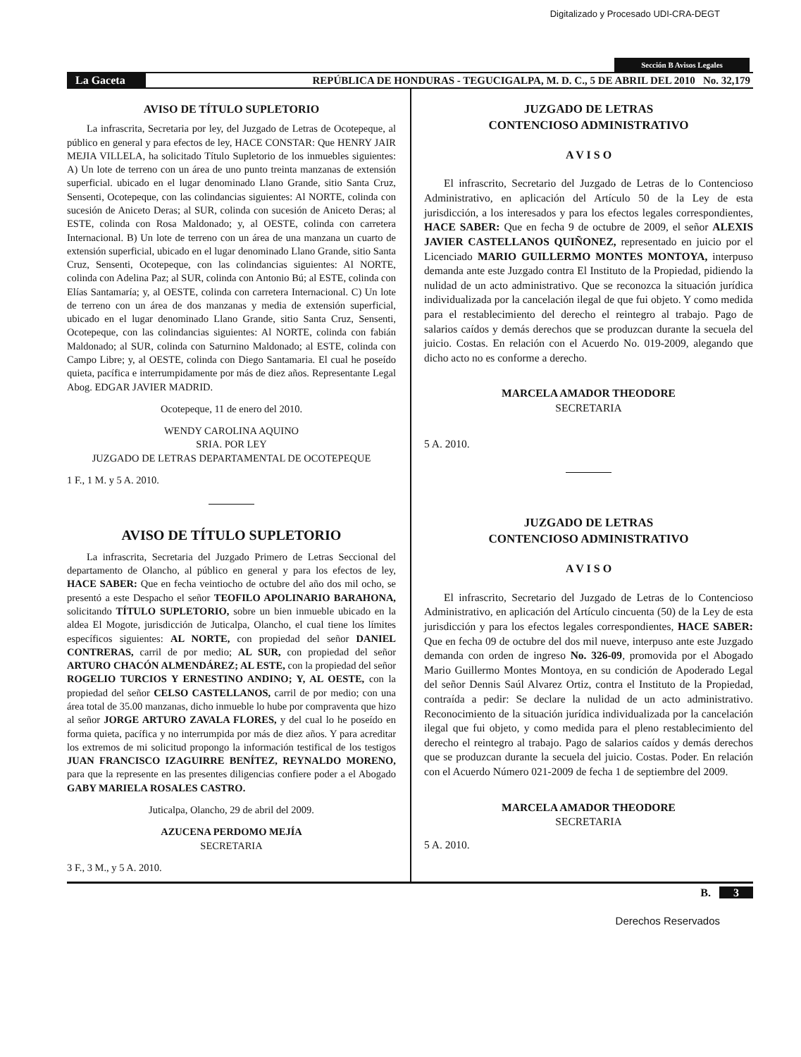Digitalizado y Procesado UDI-CRA-DEGT
Sección B Avisos Legales
La Gaceta REPÚBLICA DE HONDURAS - TEGUCIGALPA, M. D. C., 5 DE ABRIL DEL 2010 No. 32,179
AVISO DE TÍTULO SUPLETORIO
La infrascrita, Secretaria por ley, del Juzgado de Letras de Ocotepeque, al público en general y para efectos de ley, HACE CONSTAR: Que HENRY JAIR MEJIA VILLELA, ha solicitado Título Supletorio de los inmuebles siguientes: A) Un lote de terreno con un área de uno punto treinta manzanas de extensión superficial. ubicado en el lugar denominado Llano Grande, sitio Santa Cruz, Sensenti, Ocotepeque, con las colindancias siguientes: Al NORTE, colinda con sucesión de Aniceto Deras; al SUR, colinda con sucesión de Aniceto Deras; al ESTE, colinda con Rosa Maldonado; y, al OESTE, colinda con carretera Internacional. B) Un lote de terreno con un área de una manzana un cuarto de extensión superficial, ubicado en el lugar denominado Llano Grande, sitio Santa Cruz, Sensenti, Ocotepeque, con las colindancias siguientes: Al NORTE, colinda con Adelina Paz; al SUR, colinda con Antonio Bú; al ESTE, colinda con Elías Santamaría; y, al OESTE, colinda con carretera Internacional. C) Un lote de terreno con un área de dos manzanas y media de extensión superficial, ubicado en el lugar denominado Llano Grande, sitio Santa Cruz, Sensenti, Ocotepeque, con las colindancias siguientes: Al NORTE, colinda con fabián Maldonado; al SUR, colinda con Saturnino Maldonado; al ESTE, colinda con Campo Libre; y, al OESTE, colinda con Diego Santamaria. El cual he poseído quieta, pacífica e interrumpidamente por más de diez años. Representante Legal Abog. EDGAR JAVIER MADRID.
Ocotepeque, 11 de enero del 2010.
WENDY CAROLINA AQUINO
SRIA. POR LEY
JUZGADO DE LETRAS DEPARTAMENTAL DE OCOTEPEQUE
1 F., 1 M. y 5 A. 2010.
AVISO DE TÍTULO SUPLETORIO
La infrascrita, Secretaria del Juzgado Primero de Letras Seccional del departamento de Olancho, al público en general y para los efectos de ley, HACE SABER: Que en fecha veintiocho de octubre del año dos mil ocho, se presentó a este Despacho el señor TEOFILO APOLINARIO BARAHONA, solicitando TÍTULO SUPLETORIO, sobre un bien inmueble ubicado en la aldea El Mogote, jurisdicción de Juticalpa, Olancho, el cual tiene los límites específicos siguientes: AL NORTE, con propiedad del señor DANIEL CONTRERAS, carril de por medio; AL SUR, con propiedad del señor ARTURO CHACÓN ALMENDÁREZ; AL ESTE, con la propiedad del señor ROGELIO TURCIOS Y ERNESTINO ANDINO; Y, AL OESTE, con la propiedad del señor CELSO CASTELLANOS, carril de por medio; con una área total de 35.00 manzanas, dicho inmueble lo hube por compraventa que hizo al señor JORGE ARTURO ZAVALA FLORES, y del cual lo he poseído en forma quieta, pacífica y no interrumpida por más de diez años. Y para acreditar los extremos de mi solicitud propongo la información testifical de los testigos JUAN FRANCISCO IZAGUIRRE BENÍTEZ, REYNALDO MORENO, para que la represente en las presentes diligencias confiere poder a el Abogado GABY MARIELA ROSALES CASTRO.
Juticalpa, Olancho, 29 de abril del 2009.
AZUCENA PERDOMO MEJÍA
SECRETARIA
3 F., 3 M., y 5 A. 2010.
JUZGADO DE LETRAS
CONTENCIOSO ADMINISTRATIVO
A V I S O
El infrascrito, Secretario del Juzgado de Letras de lo Contencioso Administrativo, en aplicación del Artículo 50 de la Ley de esta jurisdicción, a los interesados y para los efectos legales correspondientes, HACE SABER: Que en fecha 9 de octubre de 2009, el señor ALEXIS JAVIER CASTELLANOS QUIÑONEZ, representado en juicio por el Licenciado MARIO GUILLERMO MONTES MONTOYA, interpuso demanda ante este Juzgado contra El Instituto de la Propiedad, pidiendo la nulidad de un acto administrativo. Que se reconozca la situación jurídica individualizada por la cancelación ilegal de que fui objeto. Y como medida para el restablecimiento del derecho el reintegro al trabajo. Pago de salarios caídos y demás derechos que se produzcan durante la secuela del juicio. Costas. En relación con el Acuerdo No. 019-2009, alegando que dicho acto no es conforme a derecho.
MARCELA AMADOR THEODORE
SECRETARIA
5 A. 2010.
JUZGADO DE LETRAS
CONTENCIOSO ADMINISTRATIVO
A V I S O
El infrascrito, Secretario del Juzgado de Letras de lo Contencioso Administrativo, en aplicación del Artículo cincuenta (50) de la Ley de esta jurisdicción y para los efectos legales correspondientes, HACE SABER: Que en fecha 09 de octubre del dos mil nueve, interpuso ante este Juzgado demanda con orden de ingreso No. 326-09, promovida por el Abogado Mario Guillermo Montes Montoya, en su condición de Apoderado Legal del señor Dennis Saúl Alvarez Ortiz, contra el Instituto de la Propiedad, contraída a pedir: Se declare la nulidad de un acto administrativo. Reconocimiento de la situación jurídica individualizada por la cancelación ilegal que fui objeto, y como medida para el pleno restablecimiento del derecho el reintegro al trabajo. Pago de salarios caídos y demás derechos que se produzcan durante la secuela del juicio. Costas. Poder. En relación con el Acuerdo Número 021-2009 de fecha 1 de septiembre del 2009.
MARCELA AMADOR THEODORE
SECRETARIA
5 A. 2010.
B. 3
Derechos Reservados